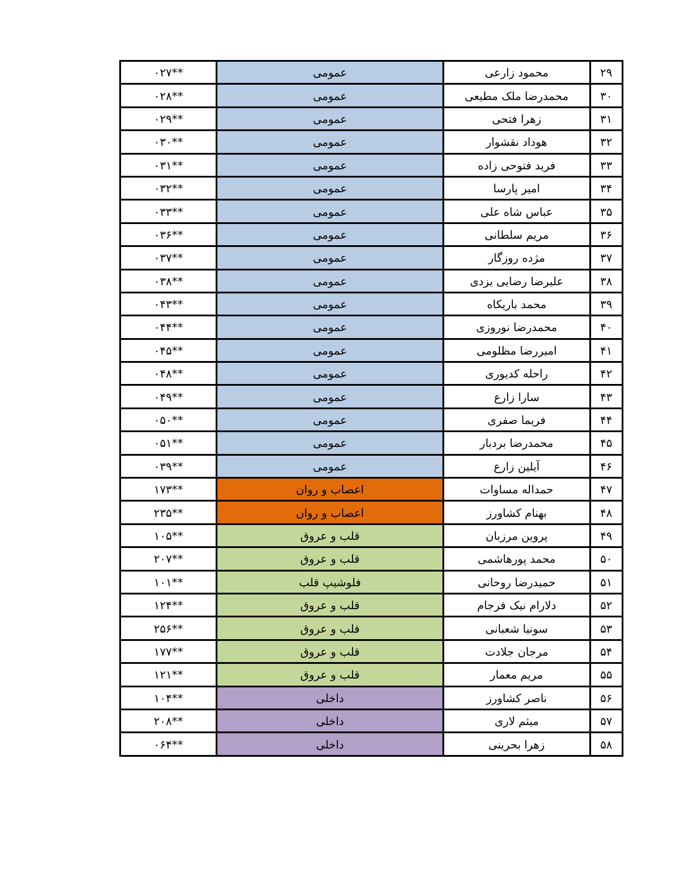| ۲۹ | محمود زارعی | عمومی | **۰۲۷ |
| ۳۰ | محمدرضا ملک مطیعی | عمومی | **۰۲۸ |
| ۳۱ | زهرا فتحی | عمومی | **۰۲۹ |
| ۳۲ | هوداد نقشوار | عمومی | **۰۳۰ |
| ۳۳ | فرید فتوحی زاده | عمومی | **۰۳۱ |
| ۳۴ | امیر پارسا | عمومی | **۰۳۲ |
| ۳۵ | عباس شاه علی | عمومی | **۰۳۳ |
| ۳۶ | مریم سلطانی | عمومی | **۰۳۶ |
| ۳۷ | مژده روزگار | عمومی | **۰۳۷ |
| ۳۸ | علیرضا رضایی یزدی | عمومی | **۰۳۸ |
| ۳۹ | محمد باریکاه | عمومی | **۰۴۳ |
| ۴۰ | محمدرضا نوروزی | عمومی | **۰۴۴ |
| ۴۱ | امیررضا مظلومی | عمومی | **۰۴۵ |
| ۴۲ | راحله کدیوری | عمومی | **۰۴۸ |
| ۴۳ | سارا زارع | عمومی | **۰۴۹ |
| ۴۴ | فریما صفری | عمومی | **۰۵۰ |
| ۴۵ | محمدرضا بردبار | عمومی | **۰۵۱ |
| ۴۶ | آیلین زارع | عمومی | **۰۳۹ |
| ۴۷ | حمداله مساوات | اعصاب و روان | **۱۷۳ |
| ۴۸ | بهنام کشاورز | اعصاب و روان | **۲۳۵ |
| ۴۹ | پروین مرزبان | قلب و عروق | **۱۰۵ |
| ۵۰ | محمد پورهاشمی | قلب و عروق | **۲۰۷ |
| ۵۱ | حمیدرضا روحانی | فلوشیپ قلب | **۱۰۱ |
| ۵۲ | دلارام نیک فرجام | قلب و عروق | **۱۲۴ |
| ۵۳ | سونیا شعبانی | قلب و عروق | **۲۵۶ |
| ۵۴ | مرجان جلادت | قلب و عروق | **۱۷۷ |
| ۵۵ | مریم معمار | قلب و عروق | **۱۲۱ |
| ۵۶ | ناصر کشاورز | داخلی | **۱۰۴ |
| ۵۷ | میثم لاری | داخلی | **۲۰۸ |
| ۵۸ | زهرا بحرینی | داخلی | **۰۶۴ |